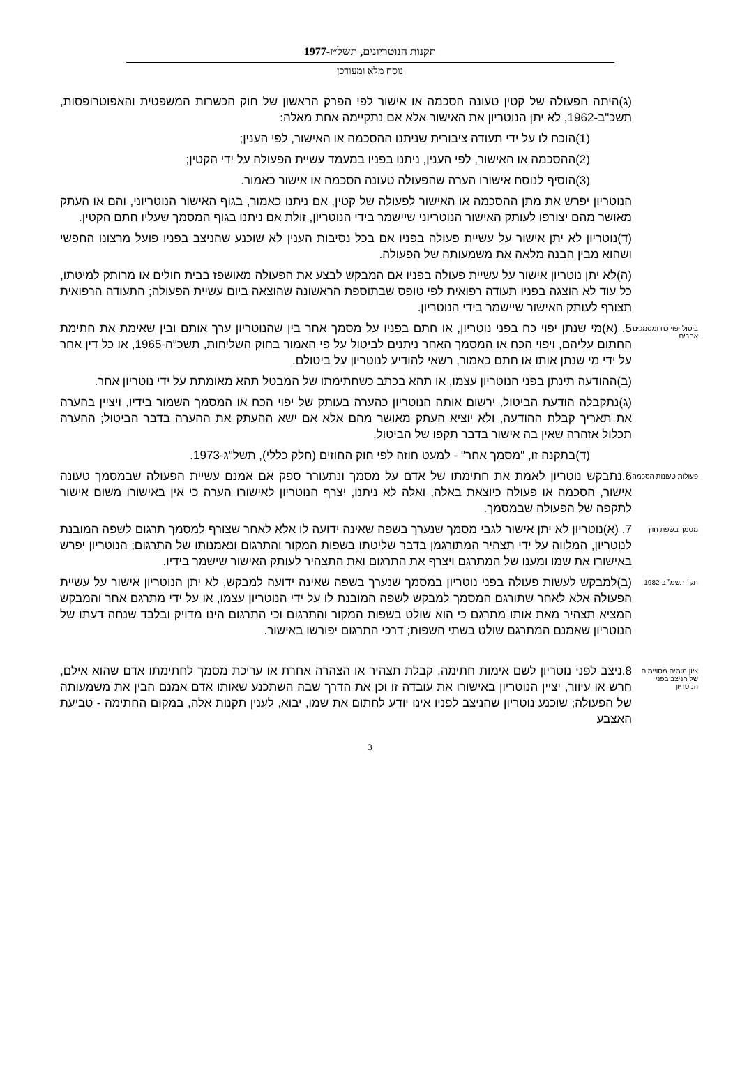תקנות הנוטריונים, תשל״ז-1977
נוסח מלא ומעודכן
(ג)היתה הפעולה של קטין טעונה הסכמה או אישור לפי הפרק הראשון של חוק הכשרות המשפטית והאפוטרופסות, תשכ"ב-1962, לא יתן הנוטריון את האישור אלא אם נתקיימה אחת מאלה:
(1)הוכח לו על ידי תעודה ציבורית שניתנו ההסכמה או האישור, לפי הענין;
(2)ההסכמה או האישור, לפי הענין, ניתנו בפניו במעמד עשיית הפעולה על ידי הקטין;
(3)הוסיף לנוסח אישורו הערה שהפעולה טעונה הסכמה או אישור כאמור.
הנוטריון יפרש את מתן ההסכמה או האישור לפעולה של קטין, אם ניתנו כאמור, בגוף האישור הנוטריוני, והם או העתק מאושר מהם יצורפו לעותק האישור הנוטריוני שיישמר בידי הנוטריון, זולת אם ניתנו בגוף המסמך שעליו חתם הקטין.
(ד)נוטריון לא יתן אישור על עשיית פעולה בפניו אם בכל נסיבות הענין לא שוכנע שהניצב בפניו פועל מרצונו החפשי ושהוא מבין הבנה מלאה את משמעותה של הפעולה.
(ה)לא יתן נוטריון אישור על עשיית פעולה בפניו אם המבקש לבצע את הפעולה מאושפז בבית חולים או מרותק למיטתו, כל עוד לא הוצגה בפניו תעודה רפואית לפי טופס שבתוספת הראשונה שהוצאה ביום עשיית הפעולה; התעודה הרפואית תצורף לעותק האישור שיישמר בידי הנוטריון.
ביטול יפוי כח ומסמכים אחרים
5. (א)מי שנתן יפוי כח בפני נוטריון, או חתם בפניו על מסמך אחר בין שהנוטריון ערך אותם ובין שאימת את חתימת החתום עליהם, ויפוי הכח או המסמך האחר ניתנים לביטול על פי האמור בחוק השליחות, תשכ"ה-1965, או כל דין אחר על ידי מי שנתן אותו או חתם כאמור, רשאי להודיע לנוטריון על ביטולם.
(ב)ההודעה תינתן בפני הנוטריון עצמו, או תהא בכתב כשחתימתו של המבטל תהא מאומתת על ידי נוטריון אחר.
(ג)נתקבלה הודעת הביטול, ירשום אותה הנוטריון כהערה בעותק של יפוי הכח או המסמך השמור בידיו, ויציין בהערה את תאריך קבלת ההודעה, ולא יוציא העתק מאושר מהם אלא אם ישא ההעתק את ההערה בדבר הביטול; ההערה תכלול אזהרה שאין בה אישור בדבר תקפו של הביטול.
(ד)בתקנה זו, "מסמך אחר" - למעט חוזה לפי חוק החוזים (חלק כללי), תשל"ג-1973.
פעולות טעונות הסכמה
6.נתבקש נוטריון לאמת את חתימתו של אדם על מסמך ונתעורר ספק אם אמנם עשיית הפעולה שבמסמך טעונה אישור, הסכמה או פעולה כיוצאת באלה, ואלה לא ניתנו, יצרף הנוטריון לאישורו הערה כי אין באישורו משום אישור לתקפה של הפעולה שבמסמך.
מסמך בשפת חוץ
7. (א)נוטריון לא יתן אישור לגבי מסמך שנערך בשפה שאינה ידועה לו אלא לאחר שצורף למסמך תרגום לשפה המובנת לנוטריון, המלווה על ידי תצהיר המתורגמן בדבר שליטתו בשפות המקור והתרגום ונאמנותו של התרגום; הנוטריון יפרש באישורו את שמו ומענו של המתרגם ויצרף את התרגום ואת התצהיר לעותק האישור שישמר בידיו.
תק׳ תשמ״ב-1982
(ב)למבקש לעשות פעולה בפני נוטריון במסמך שנערך בשפה שאינה ידועה למבקש, לא יתן הנוטריון אישור על עשיית הפעולה אלא לאחר שתורגם המסמך למבקש לשפה המובנת לו על ידי הנוטריון עצמו, או על ידי מתרגם אחר והמבקש המציא תצהיר מאת אותו מתרגם כי הוא שולט בשפות המקור והתרגום וכי התרגום הינו מדויק ובלבד שנחה דעתו של הנוטריון שאמנם המתרגם שולט בשתי השפות; דרכי התרגום יפורשו באישור.
ציון מומים מסויימים של הניצב בפני הנוטריון
8.ניצב לפני נוטריון לשם אימות חתימה, קבלת תצהיר או הצהרה אחרת או עריכת מסמך לחתימתו אדם שהוא אילם, חרש או עיוור, יציין הנוטריון באישורו את עובדה זו וכן את הדרך שבה השתכנע שאותו אדם אמנם הבין את משמעותה של הפעולה; שוכנע נוטריון שהניצב לפניו אינו יודע לחתום את שמו, יבוא, לענין תקנות אלה, במקום החתימה - טביעת האצבע
3